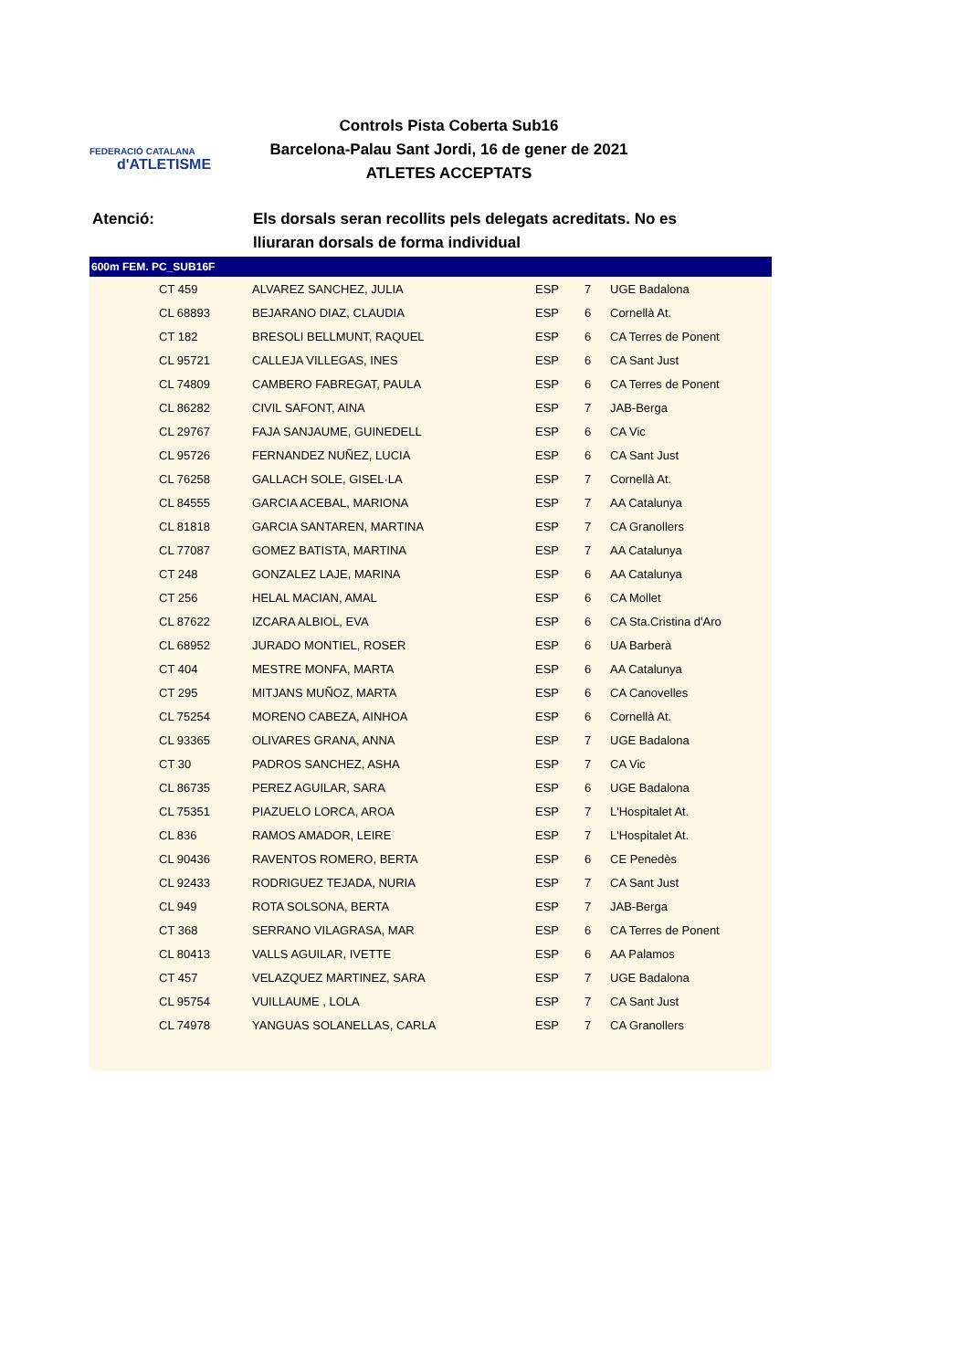FEDERACIÓ CATALANA
d'ATLETISME
Controls Pista Coberta Sub16
Barcelona-Palau Sant Jordi, 16 de gener de 2021
ATLETES ACCEPTATS
Atenció: Els dorsals seran recollits pels delegats acreditats. No es lliuraran dorsals de forma individual
600m FEM. PC_SUB16F
| | CT 459 | ALVAREZ SANCHEZ, JULIA | ESP | 7 | UGE Badalona |
| | CL 68893 | BEJARANO DIAZ, CLAUDIA | ESP | 6 | Cornellà At. |
| | CT 182 | BRESOLI BELLMUNT, RAQUEL | ESP | 6 | CA Terres de Ponent |
| | CL 95721 | CALLEJA VILLEGAS, INES | ESP | 6 | CA Sant Just |
| | CL 74809 | CAMBERO FABREGAT, PAULA | ESP | 6 | CA Terres de Ponent |
| | CL 86282 | CIVIL SAFONT, AINA | ESP | 7 | JAB-Berga |
| | CL 29767 | FAJA SANJAUME, GUINEDELL | ESP | 6 | CA Vic |
| | CL 95726 | FERNANDEZ NUÑEZ, LUCIA | ESP | 6 | CA Sant Just |
| | CL 76258 | GALLACH SOLE, GISEL·LA | ESP | 7 | Cornellà At. |
| | CL 84555 | GARCIA ACEBAL, MARIONA | ESP | 7 | AA Catalunya |
| | CL 81818 | GARCIA SANTAREN, MARTINA | ESP | 7 | CA Granollers |
| | CL 77087 | GOMEZ BATISTA, MARTINA | ESP | 7 | AA Catalunya |
| | CT 248 | GONZALEZ LAJE, MARINA | ESP | 6 | AA Catalunya |
| | CT 256 | HELAL MACIAN, AMAL | ESP | 6 | CA Mollet |
| | CL 87622 | IZCARA ALBIOL, EVA | ESP | 6 | CA Sta.Cristina d'Aro |
| | CL 68952 | JURADO MONTIEL, ROSER | ESP | 6 | UA Barberà |
| | CT 404 | MESTRE MONFA, MARTA | ESP | 6 | AA Catalunya |
| | CT 295 | MITJANS MUÑOZ, MARTA | ESP | 6 | CA Canovelles |
| | CL 75254 | MORENO CABEZA, AINHOA | ESP | 6 | Cornellà At. |
| | CL 93365 | OLIVARES GRANA, ANNA | ESP | 7 | UGE Badalona |
| | CT 30 | PADROS SANCHEZ, ASHA | ESP | 7 | CA Vic |
| | CL 86735 | PEREZ AGUILAR, SARA | ESP | 6 | UGE Badalona |
| | CL 75351 | PIAZUELO LORCA, AROA | ESP | 7 | L'Hospitalet At. |
| | CL 836 | RAMOS AMADOR, LEIRE | ESP | 7 | L'Hospitalet At. |
| | CL 90436 | RAVENTOS ROMERO, BERTA | ESP | 6 | CE Penedès |
| | CL 92433 | RODRIGUEZ TEJADA, NURIA | ESP | 7 | CA Sant Just |
| | CL 949 | ROTA SOLSONA, BERTA | ESP | 7 | JAB-Berga |
| | CT 368 | SERRANO VILAGRASA, MAR | ESP | 6 | CA Terres de Ponent |
| | CL 80413 | VALLS AGUILAR, IVETTE | ESP | 6 | AA Palamos |
| | CT 457 | VELAZQUEZ MARTINEZ, SARA | ESP | 7 | UGE Badalona |
| | CL 95754 | VUILLAUME , LOLA | ESP | 7 | CA Sant Just |
| | CL 74978 | YANGUAS SOLANELLAS, CARLA | ESP | 7 | CA Granollers |